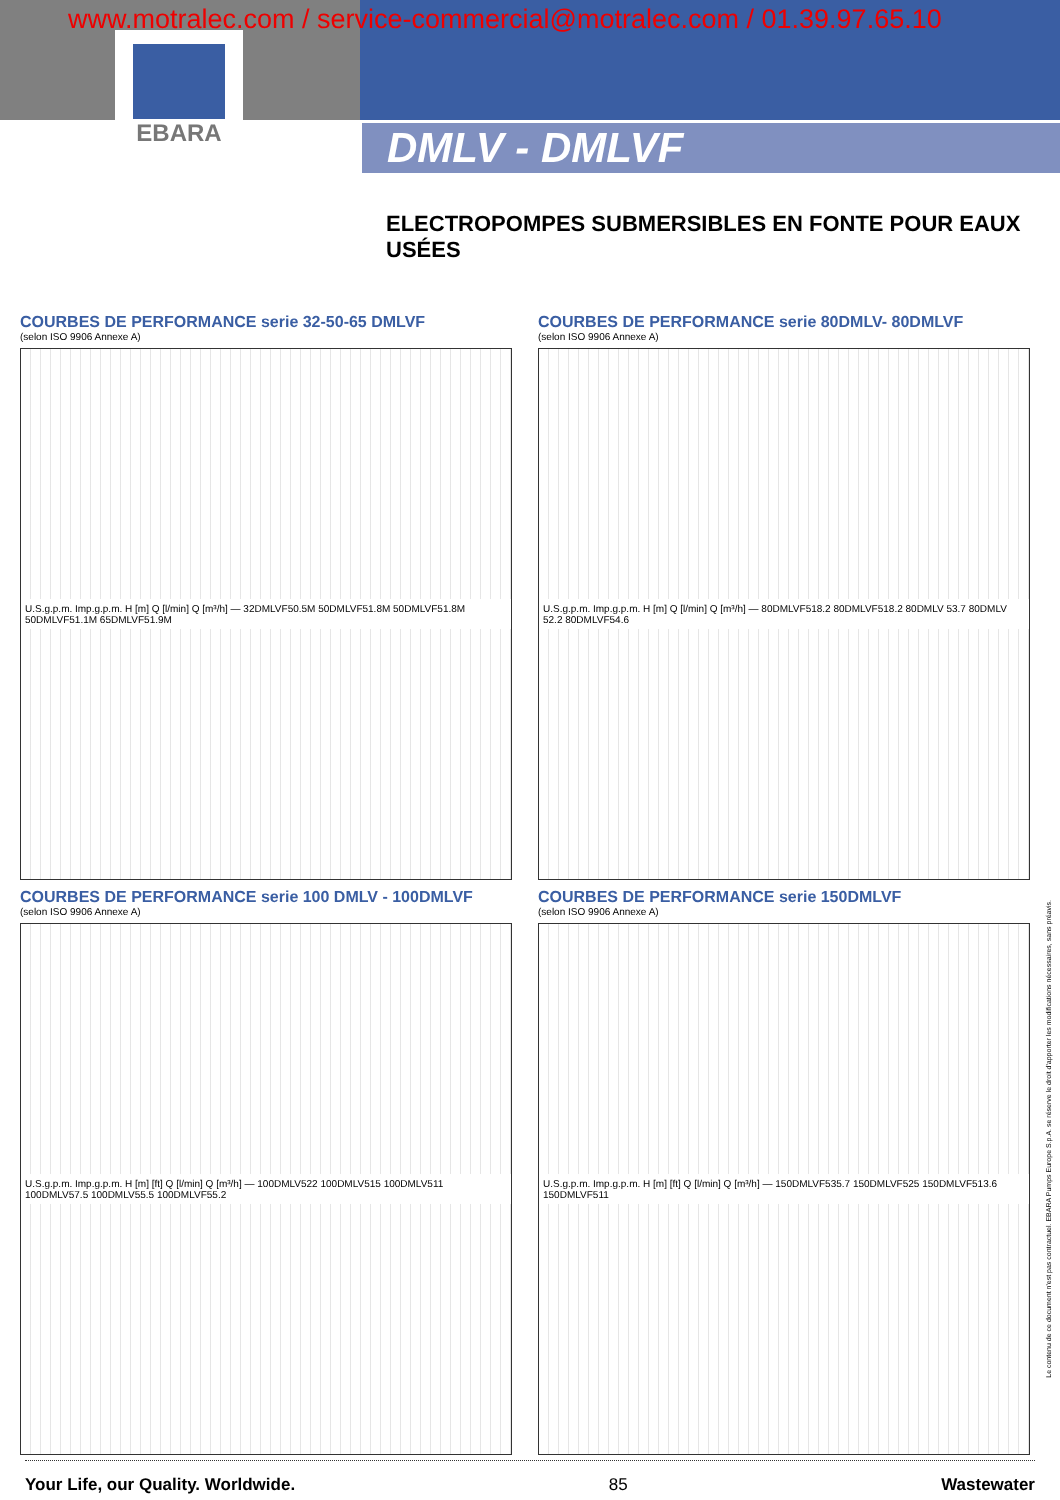EBARA
www.motralec.com / service-commercial@motralec.com / 01.39.97.65.10
DMLV - DMLVF
ELECTROPOMPES SUBMERSIBLES EN FONTE POUR EAUX USÉES
COURBES DE PERFORMANCE serie 32-50-65 DMLVF
(selon ISO 9906 Annexe A)
U.S.g.p.m. Imp.g.p.m. H [m] Q [l/min] Q [m³/h] — 32DMLVF50.5M 50DMLVF51.8M 50DMLVF51.8M 50DMLVF51.1M 65DMLVF51.9M
COURBES DE PERFORMANCE serie 80DMLV- 80DMLVF
(selon ISO 9906 Annexe A)
U.S.g.p.m. Imp.g.p.m. H [m] Q [l/min] Q [m³/h] — 80DMLVF518.2 80DMLVF518.2 80DMLV 53.7 80DMLV 52.2 80DMLVF54.6
COURBES DE PERFORMANCE serie 100 DMLV - 100DMLVF
(selon ISO 9906 Annexe A)
U.S.g.p.m. Imp.g.p.m. H [m] [ft] Q [l/min] Q [m³/h] — 100DMLV522 100DMLV515 100DMLV511 100DMLV57.5 100DMLV55.5 100DMLVF55.2
COURBES DE PERFORMANCE serie 150DMLVF
(selon ISO 9906 Annexe A)
U.S.g.p.m. Imp.g.p.m. H [m] [ft] Q [l/min] Q [m³/h] — 150DMLVF535.7 150DMLVF525 150DMLVF513.6 150DMLVF511
Le contenu de ce document n'est pas contractuel. EBARA Pumps Europe S.p.A. se réserve le droit d'apporter les modifications nécessaires, sans préavis.
Your Life, our Quality. Worldwide. 85 Wastewater